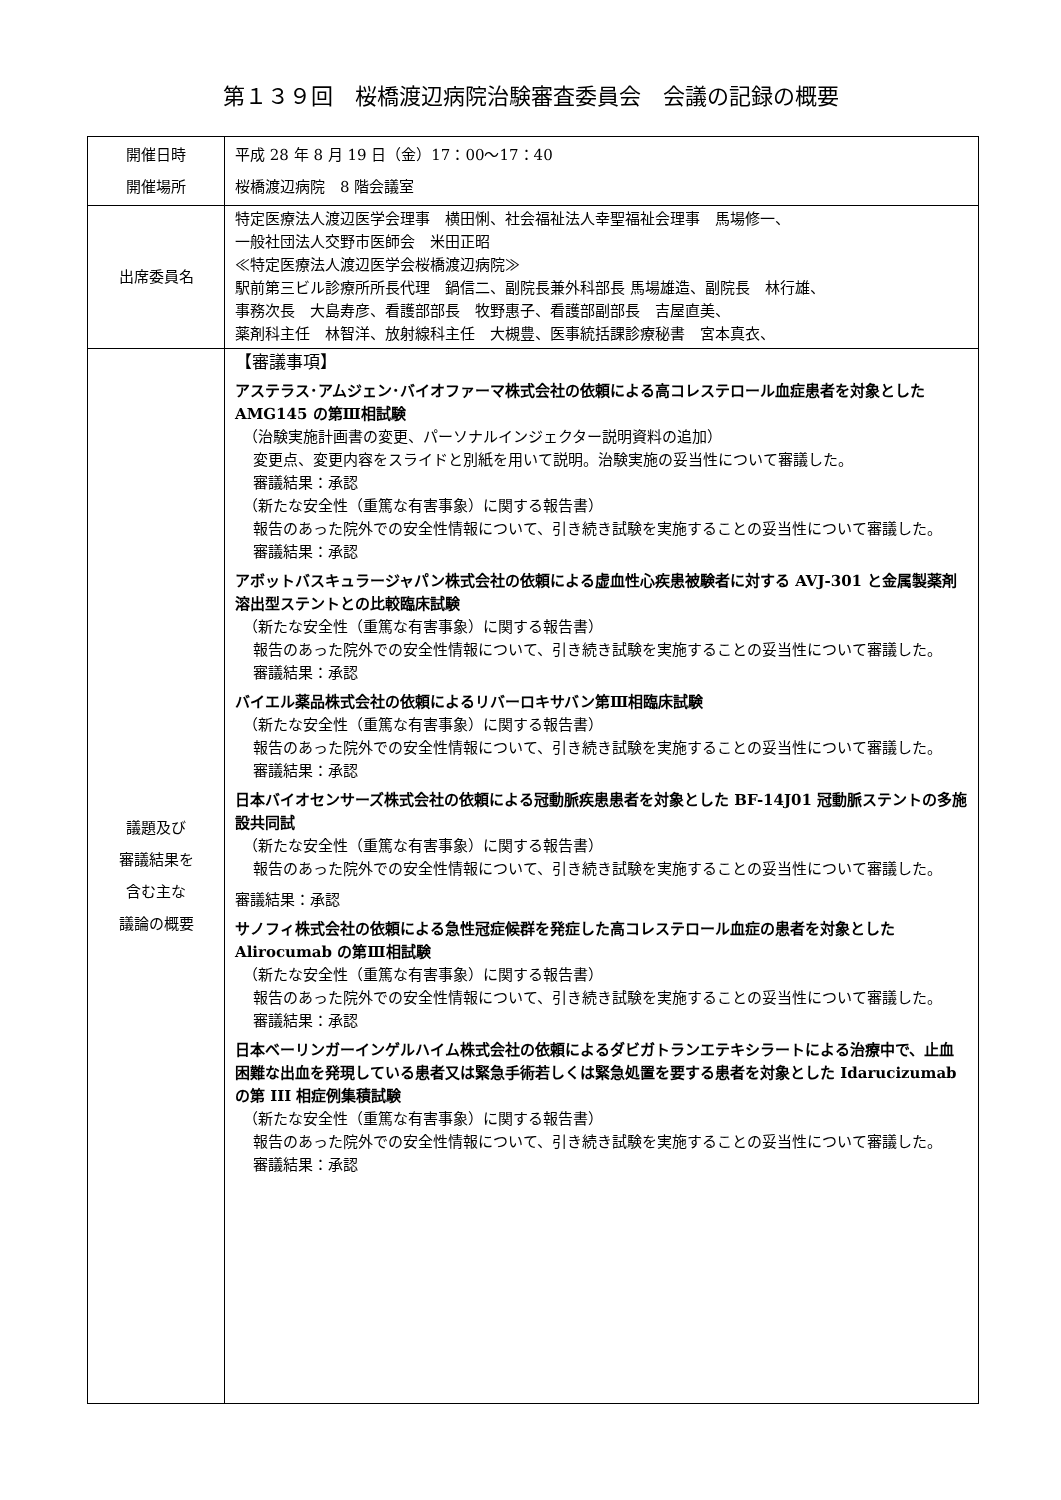第１３９回　桜橋渡辺病院治験審査委員会　会議の記録の概要
| 開催日時 開催場所 | 平成 28 年 8 月 19 日（金）17：00～17：40 桜橋渡辺病院 8 階会議室 |
| 出席委員名 | 特定医療法人渡辺医学会理事 横田悧、社会福祉法人幸聖福祉会理事 馬場修一、 一般社団法人交野市医師会 米田正昭 ≪特定医療法人渡辺医学会桜橋渡辺病院≫ 駅前第三ビル診療所所長代理 鍋信二、副院長兼外科部長 馬場雄造、副院長 林行雄、 事務次長 大島寿彦、看護部部長 牧野惠子、看護部副部長 吉屋直美、 薬剤科主任 林智洋、放射線科主任 大槻豊、医事統括課診療秘書 宮本真衣、 |
| 議題及び 審議結果を 含む主な 議論の概要 | 【審議事項】 アステラス･アムジェン･バイオファーマ株式会社の依頼による高コレステロール血症患者を対象とした AMG145 の第Ⅲ相試験 （治験実施計画書の変更、パーソナルインジェクター説明資料の追加） 変更点、変更内容をスライドと別紙を用いて説明。治験実施の妥当性について審議した。 審議結果：承認 （新たな安全性（重篤な有害事象）に関する報告書） 報告のあった院外での安全性情報について、引き続き試験を実施することの妥当性について審議した。 審議結果：承認 アボットバスキュラージャパン株式会社の依頼による虚血性心疾患被験者に対する AVJ-301 と金属製薬剤溶出型ステントとの比較臨床試験 （新たな安全性（重篤な有害事象）に関する報告書） 報告のあった院外での安全性情報について、引き続き試験を実施することの妥当性について審議した。 審議結果：承認 バイエル薬品株式会社の依頼によるリバーロキサバン第Ⅲ相臨床試験 （新たな安全性（重篤な有害事象）に関する報告書） 報告のあった院外での安全性情報について、引き続き試験を実施することの妥当性について審議した。 審議結果：承認 日本バイオセンサーズ株式会社の依頼による冠動脈疾患患者を対象とした BF-14J01 冠動脈ステントの多施設共同試 （新たな安全性（重篤な有害事象）に関する報告書） 報告のあった院外での安全性情報について、引き続き試験を実施することの妥当性について審議した。 審議結果：承認 サノフィ株式会社の依頼による急性冠症候群を発症した高コレステロール血症の患者を対象とした Alirocumab の第Ⅲ相試験 （新たな安全性（重篤な有害事象）に関する報告書） 報告のあった院外での安全性情報について、引き続き試験を実施することの妥当性について審議した。 審議結果：承認 日本ベーリンガーインゲルハイム株式会社の依頼によるダビガトランエテキシラートによる治療中で、止血困難な出血を発現している患者又は緊急手術若しくは緊急処置を要する患者を対象とした Idarucizumab の第 III 相症例集積試験 （新たな安全性（重篤な有害事象）に関する報告書） 報告のあった院外での安全性情報について、引き続き試験を実施することの妥当性について審議した。 審議結果：承認 |